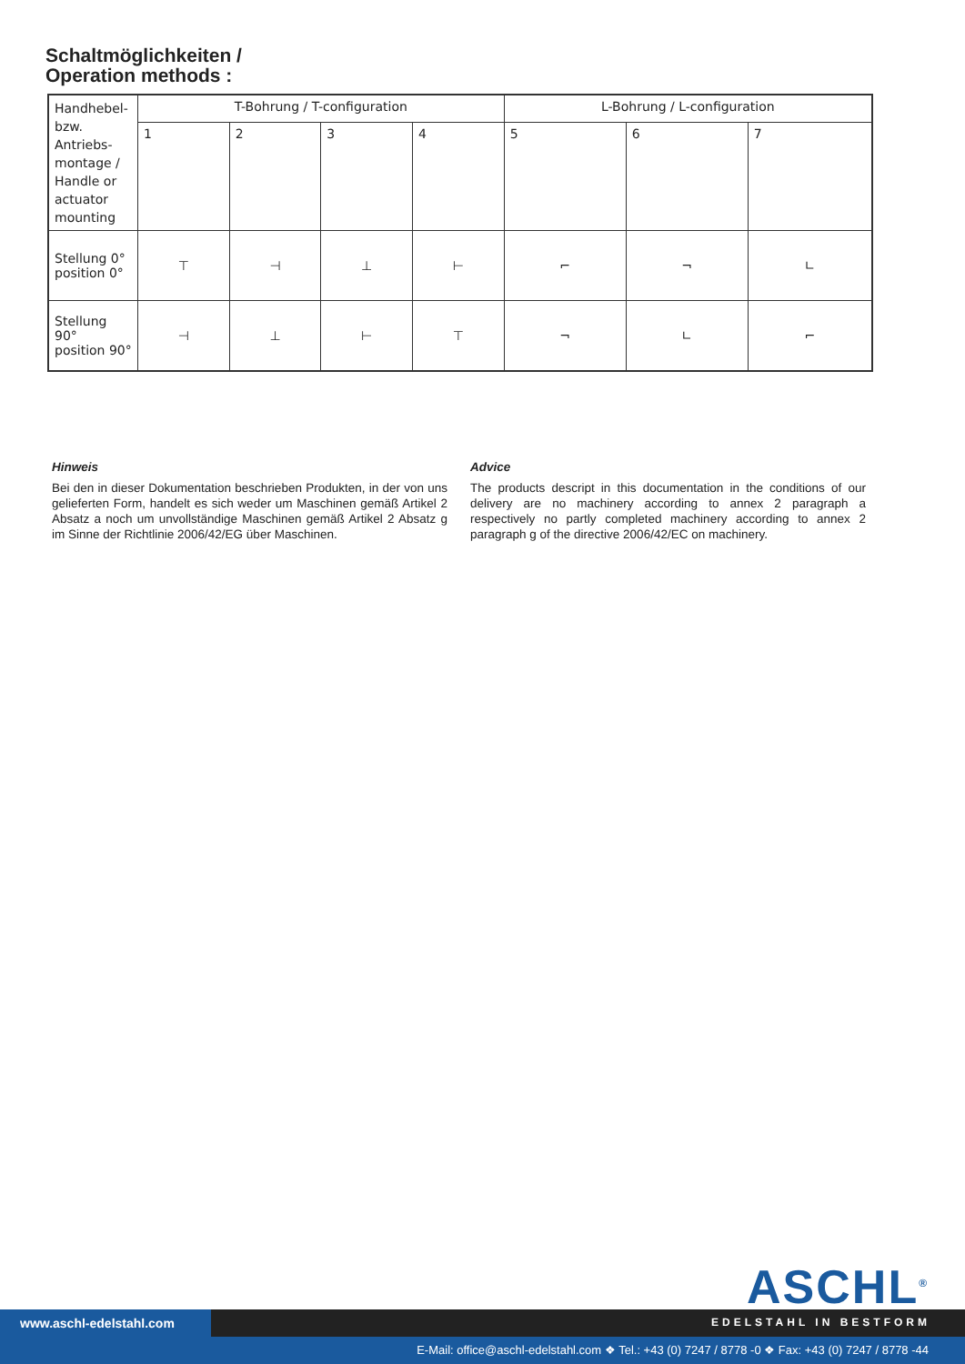Schaltmöglichkeiten /
Operation methods :
| Handhebel-bzw. Antriebs-montage / Handle or actuator mounting | T-Bohrung / T-configuration | | | | L-Bohrung / L-configuration | | |
| | 1 | 2 | 3 | 4 | 5 | 6 | 7 |
| Stellung 0° position 0° | ⊤ | ⊣ | ⊥ | ⊢ | ⌐ | ¬ | ∟ |
| Stellung 90° position 90° | ⊣ | ⊥ | ⊢ | ⊤ | ¬ | ∟ | ⌐ |
Hinweis
Bei den in dieser Dokumentation beschrieben Produkten, in der von uns gelieferten Form, handelt es sich weder um Maschinen gemäß Artikel 2 Absatz a noch um unvollständige Maschinen gemäß Artikel 2 Absatz g im Sinne der Richtlinie 2006/42/EG über Maschinen.
Advice
The products descript in this documentation in the conditions of our delivery are no machinery according to annex 2 paragraph a respectively no partly completed machinery according to annex 2 paragraph g of the directive 2006/42/EC on machinery.
ASCHL<sup>®</sup>
www.aschl-edelstahl.com EDELSTAHL IN BESTFORM
E-Mail: office@aschl-edelstahl.com ❖ Tel.: +43 (0) 7247 / 8778 -0 ❖ Fax: +43 (0) 7247 / 8778 -44